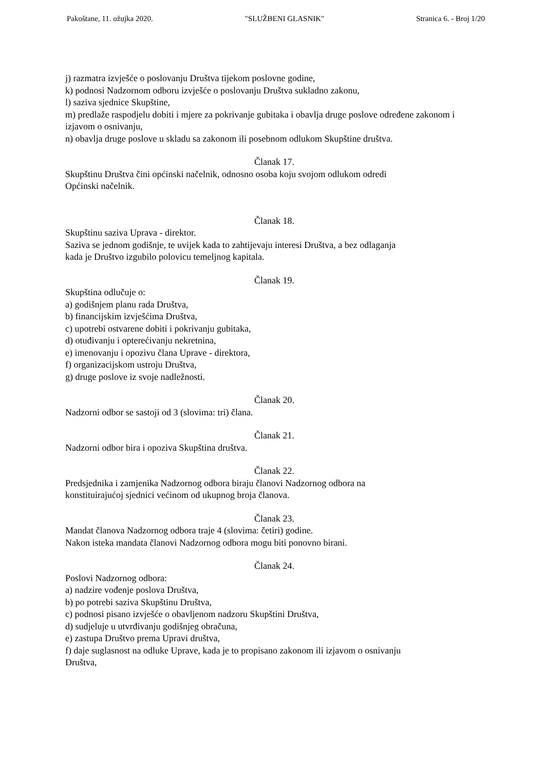Pakoštane, 11. ožujka 2020. "SLUŽBENI GLASNIK" Stranica 6. - Broj 1/20
j) razmatra izvješće o poslovanju Društva tijekom poslovne godine,
k) podnosi Nadzornom odboru izvješće o poslovanju Društva sukladno zakonu,
l) saziva sjednice Skupštine,
m) predlaže raspodjelu dobiti i mjere za pokrivanje gubitaka i obavlja druge poslove određene zakonom i izjavom o osnivanju,
n) obavlja druge poslove u skladu sa zakonom ili posebnom odlukom Skupštine društva.
Članak 17.
Skupštinu Društva čini općinski načelnik, odnosno osoba koju svojom odlukom odredi
Općinski načelnik.
Članak 18.
Skupštinu saziva Uprava - direktor.
Saziva se jednom godišnje, te uvijek kada to zahtijevaju interesi Društva, a bez odlaganja
kada je Društvo izgubilo polovicu temeljnog kapitala.
Članak 19.
Skupština odlučuje o:
a) godišnjem planu rada Društva,
b) financijskim izvješćima Društva,
c) upotrebi ostvarene dobiti i pokrivanju gubitaka,
d) otuđivanju i opterećivanju nekretnina,
e) imenovanju i opozivu člana Uprave - direktora,
f) organizacijskom ustroju Društva,
g) druge poslove iz svoje nadležnosti.
Članak 20.
Nadzorni odbor se sastoji od 3 (slovima: tri) člana.
Članak 21.
Nadzorni odbor bira i opoziva Skupština društva.
Članak 22.
Predsjednika i zamjenika Nadzornog odbora biraju članovi Nadzornog odbora na
konstituirajućoj sjednici većinom od ukupnog broja članova.
Članak 23.
Mandat članova Nadzornog odbora traje 4 (slovima: četiri) godine.
Nakon isteka mandata članovi Nadzornog odbora mogu biti ponovno birani.
Članak 24.
Poslovi Nadzornog odbora:
a) nadzire vođenje poslova Društva,
b) po potrebi saziva Skupštinu Društva,
c) podnosi pisano izvješće o obavljenom nadzoru Skupštini Društva,
d) sudjeluje u utvrđivanju godišnjeg obračuna,
e) zastupa Društvo prema Upravi društva,
f) daje suglasnost na odluke Uprave, kada je to propisano zakonom ili izjavom o osnivanju
Društva,